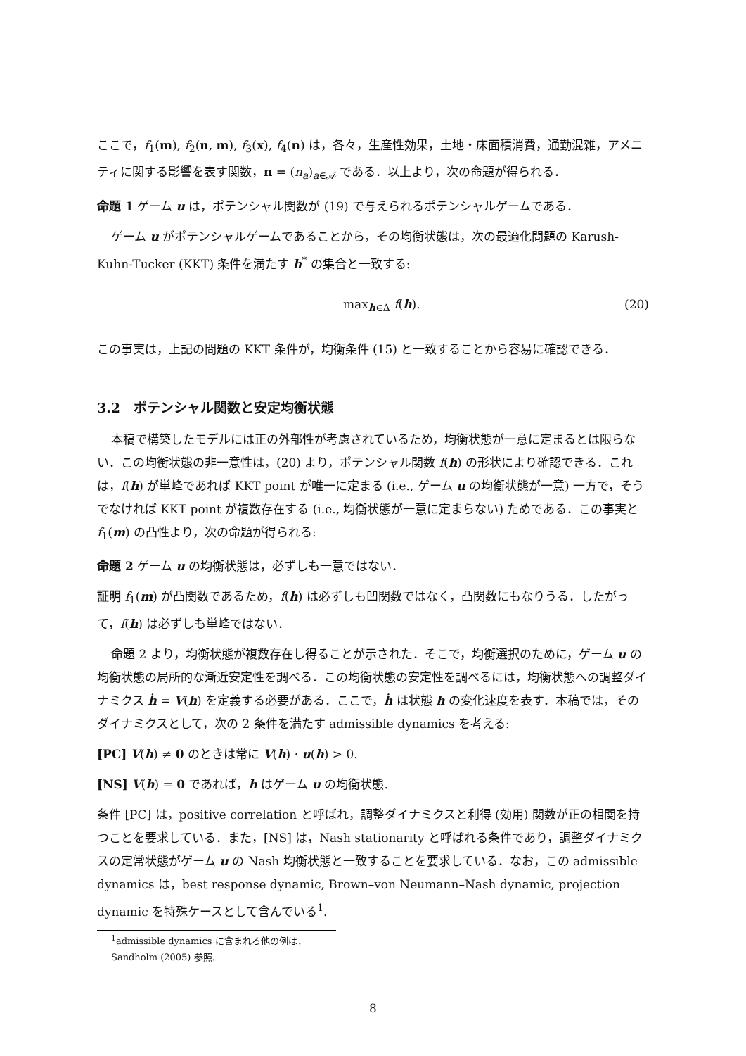ここで，f<sub>1</sub>(m), f<sub>2</sub>(n, m), f<sub>3</sub>(x), f<sub>4</sub>(n) は，各々，生産性効果，土地・床面積消費，通勤混雑，アメニティに関する影響を表す関数，n = (n<sub>a</sub>)<sub>a∈𝒜</sub> である．以上より，次の命題が得られる．
命題 1 ゲーム u は，ポテンシャル関数が (19) で与えられるポテンシャルゲームである．
ゲーム u がポテンシャルゲームであることから，その均衡状態は，次の最適化問題の Karush-Kuhn-Tucker (KKT) 条件を満たす h<sup>*</sup> の集合と一致する:
max<sub>h∈Δ</sub> f(h). (20)
この事実は，上記の問題の KKT 条件が，均衡条件 (15) と一致することから容易に確認できる．
3.2　ポテンシャル関数と安定均衡状態
本稿で構築したモデルには正の外部性が考慮されているため，均衡状態が一意に定まるとは限らない．この均衡状態の非一意性は，(20) より，ポテンシャル関数 f(h) の形状により確認できる．これは，f(h) が単峰であれば KKT point が唯一に定まる (i.e., ゲーム u の均衡状態が一意) 一方で，そうでなければ KKT point が複数存在する (i.e., 均衡状態が一意に定まらない) ためである．この事実と f<sub>1</sub>(m) の凸性より，次の命題が得られる:
命題 2 ゲーム u の均衡状態は，必ずしも一意ではない．
証明 f<sub>1</sub>(m) が凸関数であるため，f(h) は必ずしも凹関数ではなく，凸関数にもなりうる．したがって，f(h) は必ずしも単峰ではない．
命題 2 より，均衡状態が複数存在し得ることが示された．そこで，均衡選択のために，ゲーム u の均衡状態の局所的な漸近安定性を調べる．この均衡状態の安定性を調べるには，均衡状態への調整ダイナミクス ḣ = V(h) を定義する必要がある．ここで，ḣ は状態 h の変化速度を表す．本稿では，そのダイナミクスとして，次の 2 条件を満たす admissible dynamics を考える:
[PC] V(h) ≠ 0 のときは常に V(h) · u(h) > 0.
[NS] V(h) = 0 であれば，h はゲーム u の均衡状態.
条件 [PC] は，positive correlation と呼ばれ，調整ダイナミクスと利得 (効用) 関数が正の相関を持つことを要求している．また，[NS] は，Nash stationarity と呼ばれる条件であり，調整ダイナミクスの定常状態がゲーム u の Nash 均衡状態と一致することを要求している．なお，この admissible dynamics は，best response dynamic, Brown–von Neumann–Nash dynamic, projection dynamic を特殊ケースとして含んでいる<sup>1</sup>.
<sup>1</sup> admissible dynamics に含まれる他の例は，Sandholm (2005) 参照.
8